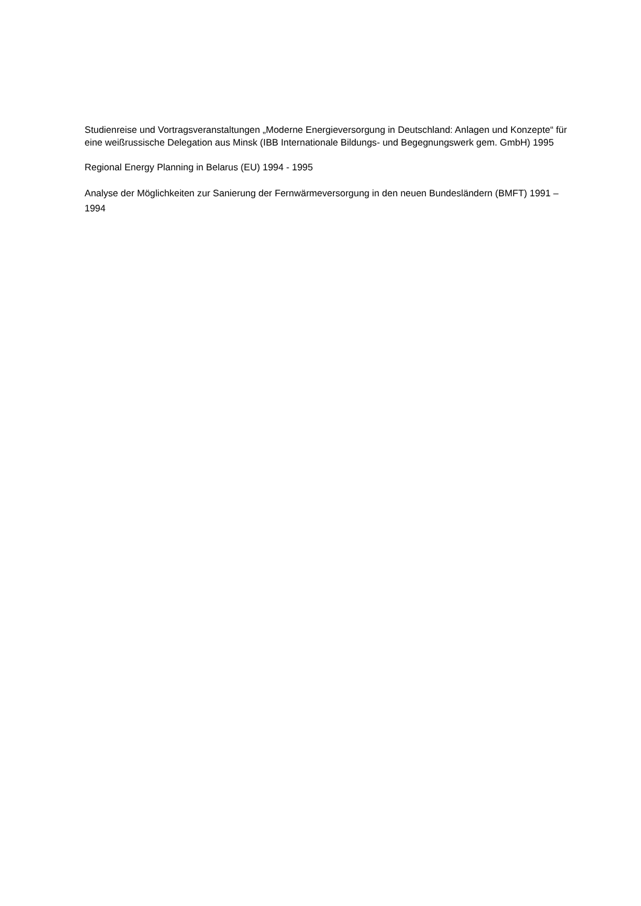Studienreise und Vortragsveranstaltungen „Moderne Energieversorgung in Deutschland: Anlagen und Konzepte“ für eine weißrussische Delegation aus Minsk (IBB Internationale Bildungs- und Begegnungswerk gem. GmbH) 1995
Regional Energy Planning in Belarus (EU) 1994 - 1995
Analyse der Möglichkeiten zur Sanierung der Fernwärmeversorgung in den neuen Bundesländern (BMFT) 1991 – 1994